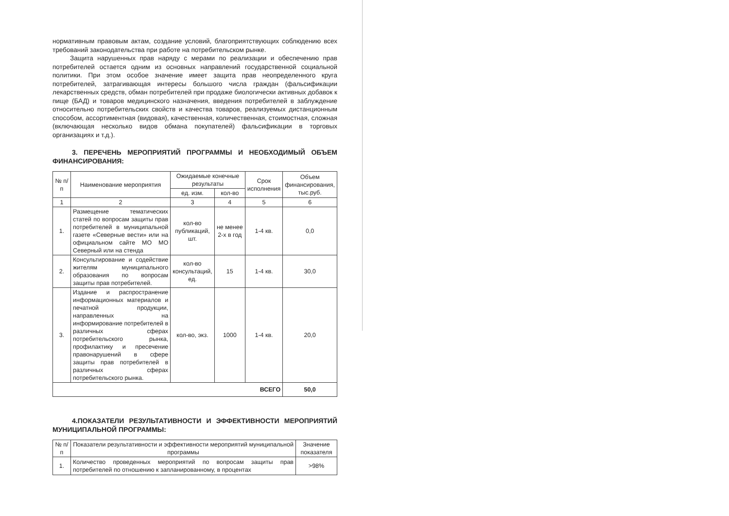нормативным правовым актам, создание условий, благоприятствующих соблюдению всех требований законодательства при работе на потребительском рынке.
Защита нарушенных прав наряду с мерами по реализации и обеспечению прав потребителей остается одним из основных направлений государственной социальной политики. При этом особое значение имеет защита прав неопределенного круга потребителей, затрагивающая интересы большого числа граждан (фальсификации лекарственных средств, обман потребителей при продаже биологически активных добавок к пище (БАД) и товаров медицинского назначения, введения потребителей в заблуждение относительно потребительских свойств и качества товаров, реализуемых дистанционным способом, ассортиментная (видовая), качественная, количественная, стоимостная, сложная (включающая несколько видов обмана покупателей) фальсификации в торговых организациях и т.д.).
3. ПЕРЕЧЕНЬ МЕРОПРИЯТИЙ ПРОГРАММЫ И НЕОБХОДИМЫЙ ОБЪЕМ ФИНАНСИРОВАНИЯ:
| № п/п | Наименование мероприятия | Ожидаемые конечные результаты | | Срок исполнения | Объем финансирования, тыс.руб. |
| --- | --- | --- | --- | --- | --- |
| | | ед. изм. | кол-во | | |
| 1 | 2 | 3 | 4 | 5 | 6 |
| 1. | Размещение тематических статей по вопросам защиты прав потребителей в муниципальной газете «Северные вести» или на официальном сайте МО МО Северный или на стенда | кол-во публикаций, шт. | не менее 2-х в год | 1-4 кв. | 0,0 |
| 2. | Консультирование и содействие жителям муниципального образования по вопросам защиты прав потребителей. | кол-во консультаций, ед. | 15 | 1-4 кв. | 30,0 |
| 3. | Издание и распространение информационных материалов и печатной продукции, направленных на информирование потребителей в различных сферах потребительского рынка, профилактику и пресечение правонарушений в сфере защиты прав потребителей в различных сферах потребительского рынка. | кол-во, экз. | 1000 | 1-4 кв. | 20,0 |
| ВСЕГО | | | | | 50,0 |
4.ПОКАЗАТЕЛИ РЕЗУЛЬТАТИВНОСТИ И ЭФФЕКТИВНОСТИ МЕРОПРИЯТИЙ МУНИЦИПАЛЬНОЙ ПРОГРАММЫ:
| № п/п | Показатели результативности и эффективности мероприятий муниципальной программы | Значение показателя |
| --- | --- | --- |
| 1. | Количество проведенных мероприятий по вопросам защиты прав потребителей по отношению к запланированному, в процентах | >98% |